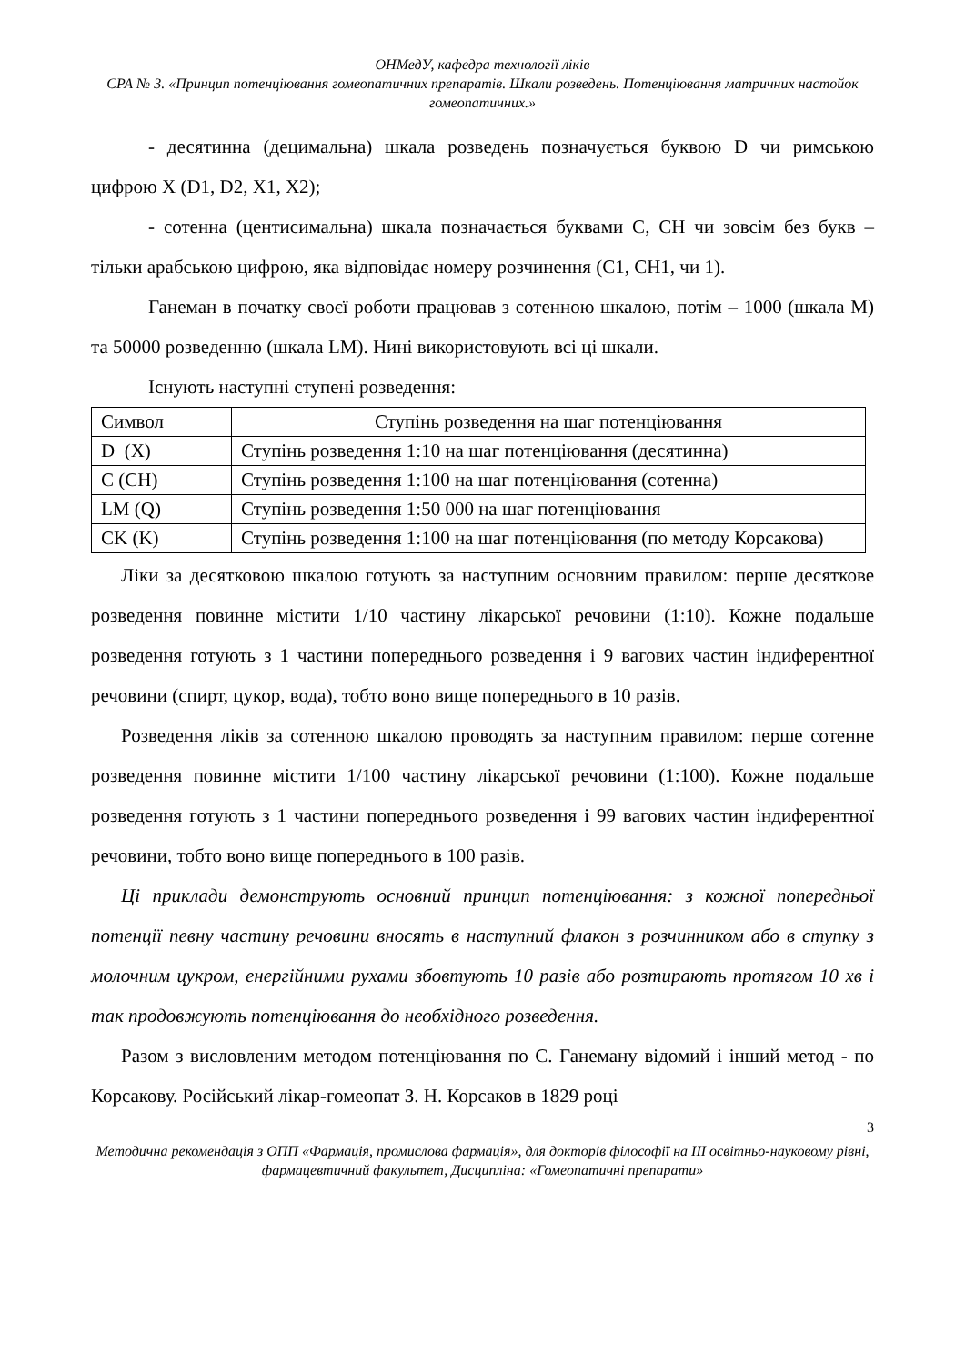ОНМедУ, кафедра технології ліків
СРА № 3. «Принцип потенціювання гомеопатичних препаратів. Шкали розведень. Потенціювання матричних настойок гомеопатичних.»
- десятинна (децимальна) шкала розведень позначується буквою D чи римською цифрою X (D1, D2, X1, X2);
- сотенна (центисимальна) шкала позначається буквами С, СН чи зовсім без букв – тільки арабською цифрою, яка відповідає номеру розчинення (С1, СН1, чи 1).
Ганеман в початку своєї роботи працював з сотенною шкалою, потім – 1000 (шкала М) та 50000 розведенню (шкала LM). Нині використовують всі ці шкали.
Існують наступні ступені розведення:
| Символ | Ступінь розведення на шаг потенціювання |
| D (X) | Ступінь розведення 1:10 на шаг потенціювання (десятинна) |
| C (CH) | Ступінь розведення 1:100 на шаг потенціювання (сотенна) |
| LM (Q) | Ступінь розведення 1:50 000 на шаг потенціювання |
| CK (K) | Ступінь розведення 1:100 на шаг потенціювання (по методу Корсакова) |
Ліки за десятковою шкалою готують за наступним основним правилом: перше десяткове розведення повинне містити 1/10 частину лікарської речовини (1:10). Кожне подальше розведення готують з 1 частини попереднього розведення і 9 вагових частин індиферентної речовини (спирт, цукор, вода), тобто воно вище попереднього в 10 разів.
Розведення ліків за сотенною шкалою проводять за наступним правилом: перше сотенне розведення повинне містити 1/100 частину лікарської речовини (1:100). Кожне подальше розведення готують з 1 частини попереднього розведення і 99 вагових частин індиферентної речовини, тобто воно вище попереднього в 100 разів.
Ці приклади демонструють основний принцип потенціювання: з кожної попередньої потенції певну частину речовини вносять в наступний флакон з розчинником або в ступку з молочним цукром, енергійними рухами збовтують 10 разів або розтирають протягом 10 хв і так продовжують потенціювання до необхідного розведення.
Разом з висловленим методом потенціювання по С. Ганеману відомий і інший метод - по Корсакову. Російський лікар-гомеопат З. Н. Корсаков в 1829 році
3
Методична рекомендація з ОПП «Фармація, промислова фармація», для докторів філософії на ІІІ освітньо-науковому рівні, фармацевтичний факультет, Дисципліна: «Гомеопатичні препарати»